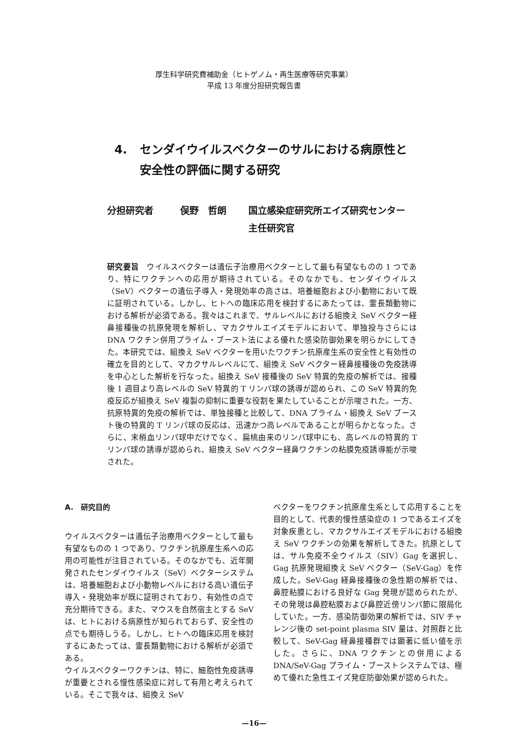厚生科学研究費補助金（ヒトゲノム・再生医療等研究事業）
平成 13 年度分担研究報告書
4. センダイウイルスベクターのサルにおける病原性と
安全性の評価に関する研究
分担研究者 俣野　哲朗 国立感染症研究所エイズ研究センター
主任研究官
研究要旨　ウイルスベクターは遺伝子治療用ベクターとして最も有望なものの 1 つであり、特にワクチンへの応用が期待されている。そのなかでも、センダイウイルス（SeV）ベクターの遺伝子導入・発現効率の高さは、培養細胞および小動物において既に証明されている。しかし、ヒトへの臨床応用を検討するにあたっては、霊長類動物における解析が必須である。我々はこれまで、サルレベルにおける組換え SeV ベクター経鼻接種後の抗原発現を解析し、マカクサルエイズモデルにおいて、単独投与さらには DNA ワクチン併用プライム・ブースト法による優れた感染防御効果を明らかにしてきた。本研究では、組換え SeV ベクターを用いたワクチン抗原産生系の安全性と有効性の確立を目的として、マカクサルレベルにて、組換え SeV ベクター経鼻接種後の免疫誘導を中心とした解析を行なった。組換え SeV 接種後の SeV 特異的免疫の解析では、接種後 1 週目より高レベルの SeV 特異的 T リンパ球の誘導が認められ、この SeV 特異的免疫反応が組換え SeV 複製の抑制に重要な役割を果たしていることが示唆された。一方、抗原特異的免疫の解析では、単独接種と比較して、DNA プライム・組換え SeV ブースト後の特異的 T リンパ球の反応は、迅速かつ高レベルであることが明らかとなった。さらに、末梢血リンパ球中だけでなく、扁桃由来のリンパ球中にも、高レベルの特異的 T リンパ球の誘導が認められ、組換え SeV ベクター経鼻ワクチンの粘膜免疫誘導能が示唆された。
A.　研究目的
ウイルスベクターは遺伝子治療用ベクターとして最も有望なものの 1 つであり、ワクチン抗原産生系への応用の可能性が注目されている。そのなかでも、近年開発されたセンダイウイルス（SeV）ベクターシステムは、培養細胞および小動物レベルにおける高い遺伝子導入・発現効率が既に証明されており、有効性の点で充分期待できる。また、マウスを自然宿主とする SeV は、ヒトにおける病原性が知られておらず、安全性の点でも期待しうる。しかし、ヒトへの臨床応用を検討するにあたっては、霊長類動物における解析が必須である。
ウイルスベクターワクチンは、特に、細胞性免疫誘導が重要とされる慢性感染症に対して有用と考えられている。そこで我々は、組換え SeV
ベクターをワクチン抗原産生系として応用することを目的として、代表的慢性感染症の 1 つであるエイズを対象疾患とし、マカクサルエイズモデルにおける組換え SeV ワクチンの効果を解析してきた。抗原としては、サル免疫不全ウイルス（SIV）Gag を選択し、Gag 抗原発現組換え SeV ベクター（SeV-Gag）を作成した。SeV-Gag 経鼻接種後の急性期の解析では、鼻腔粘膜における良好な Gag 発現が認められたが、その発現は鼻腔粘膜および鼻腔近傍リンパ節に限局化していた。一方、感染防御効果の解析では、SIV チャレンジ後の set-point plasma SIV 量は、対照群と比較して、SeV-Gag 経鼻接種群では顕著に低い値を示した。さらに、DNA ワクチンとの併用による DNA/SeV-Gag プライム・ブーストシステムでは、極めて優れた急性エイズ発症防御効果が認められた。
—16—